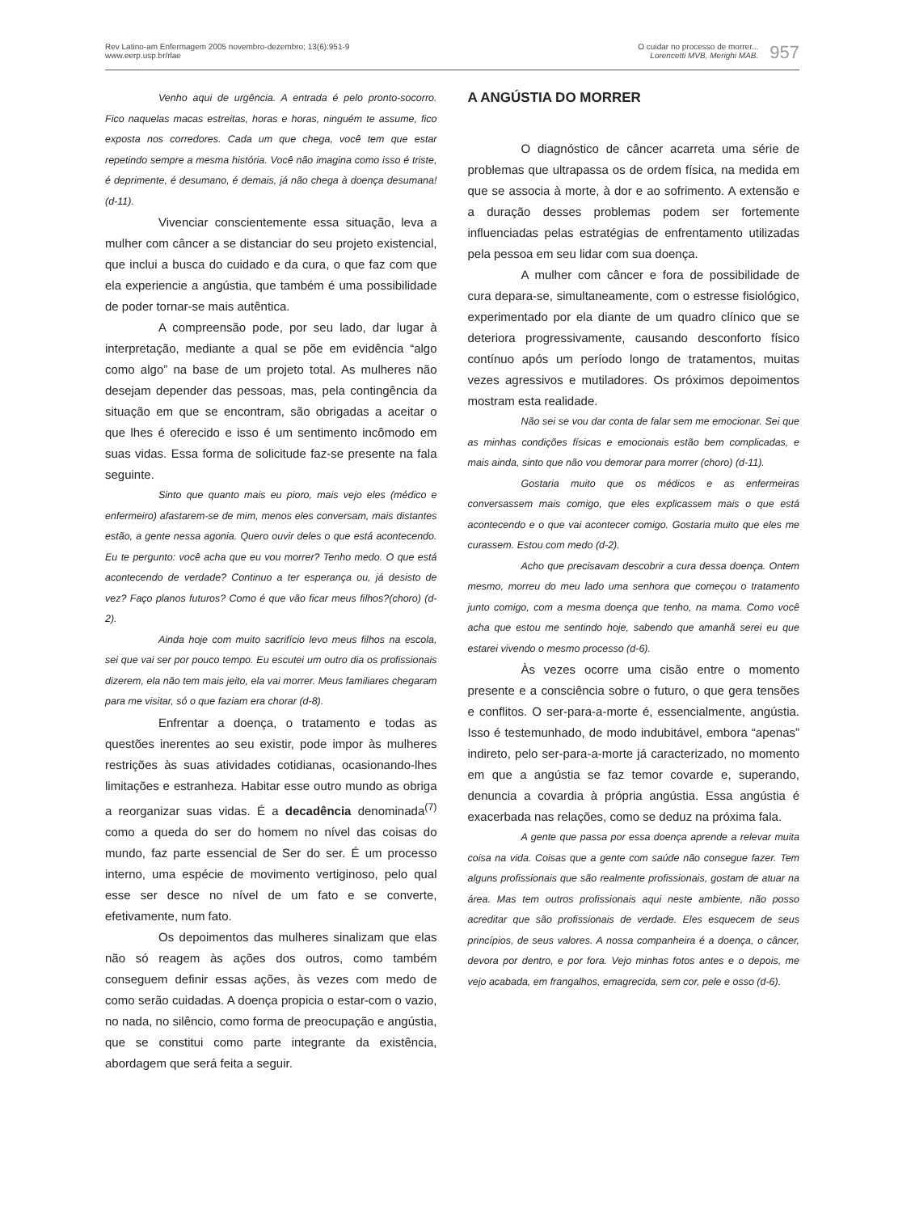Rev Latino-am Enfermagem 2005 novembro-dezembro; 13(6):951-9
www.eerp.usp.br/rlae
O cuidar no processo de morrer...
Lorencetti MVB, Merighi MAB.
957
Venho aqui de urgência. A entrada é pelo pronto-socorro. Fico naquelas macas estreitas, horas e horas, ninguém te assume, fico exposta nos corredores. Cada um que chega, você tem que estar repetindo sempre a mesma história. Você não imagina como isso é triste, é deprimente, é desumano, é demais, já não chega à doença desumana! (d-11).
Vivenciar conscientemente essa situação, leva a mulher com câncer a se distanciar do seu projeto existencial, que inclui a busca do cuidado e da cura, o que faz com que ela experiencie a angústia, que também é uma possibilidade de poder tornar-se mais autêntica.
A compreensão pode, por seu lado, dar lugar à interpretação, mediante a qual se põe em evidência “algo como algo” na base de um projeto total. As mulheres não desejam depender das pessoas, mas, pela contingência da situação em que se encontram, são obrigadas a aceitar o que lhes é oferecido e isso é um sentimento incômodo em suas vidas. Essa forma de solicitude faz-se presente na fala seguinte.
Sinto que quanto mais eu pioro, mais vejo eles (médico e enfermeiro) afastarem-se de mim, menos eles conversam, mais distantes estão, a gente nessa agonia. Quero ouvir deles o que está acontecendo. Eu te pergunto: você acha que eu vou morrer? Tenho medo. O que está acontecendo de verdade? Continuo a ter esperança ou, já desisto de vez? Faço planos futuros? Como é que vão ficar meus filhos?(choro) (d-2).
Ainda hoje com muito sacrifício levo meus filhos na escola, sei que vai ser por pouco tempo. Eu escutei um outro dia os profissionais dizerem, ela não tem mais jeito, ela vai morrer. Meus familiares chegaram para me visitar, só o que faziam era chorar (d-8).
Enfrentar a doença, o tratamento e todas as questões inerentes ao seu existir, pode impor às mulheres restrições às suas atividades cotidianas, ocasionando-lhes limitações e estranheza. Habitar esse outro mundo as obriga a reorganizar suas vidas. É a decadência denominada<sup>(7)</sup> como a queda do ser do homem no nível das coisas do mundo, faz parte essencial de Ser do ser. É um processo interno, uma espécie de movimento vertiginoso, pelo qual esse ser desce no nível de um fato e se converte, efetivamente, num fato.
Os depoimentos das mulheres sinalizam que elas não só reagem às ações dos outros, como também conseguem definir essas ações, às vezes com medo de como serão cuidadas. A doença propicia o estar-com o vazio, no nada, no silêncio, como forma de preocupação e angústia, que se constitui como parte integrante da existência, abordagem que será feita a seguir.
A ANGÚSTIA DO MORRER
O diagnóstico de câncer acarreta uma série de problemas que ultrapassa os de ordem física, na medida em que se associa à morte, à dor e ao sofrimento. A extensão e a duração desses problemas podem ser fortemente influenciadas pelas estratégias de enfrentamento utilizadas pela pessoa em seu lidar com sua doença.
A mulher com câncer e fora de possibilidade de cura depara-se, simultaneamente, com o estresse fisiológico, experimentado por ela diante de um quadro clínico que se deteriora progressivamente, causando desconforto físico contínuo após um período longo de tratamentos, muitas vezes agressivos e mutiladores. Os próximos depoimentos mostram esta realidade.
Não sei se vou dar conta de falar sem me emocionar. Sei que as minhas condições físicas e emocionais estão bem complicadas, e mais ainda, sinto que não vou demorar para morrer (choro) (d-11).
Gostaria muito que os médicos e as enfermeiras conversassem mais comigo, que eles explicassem mais o que está acontecendo e o que vai acontecer comigo. Gostaria muito que eles me curassem. Estou com medo (d-2).
Acho que precisavam descobrir a cura dessa doença. Ontem mesmo, morreu do meu lado uma senhora que começou o tratamento junto comigo, com a mesma doença que tenho, na mama. Como você acha que estou me sentindo hoje, sabendo que amanhã serei eu que estarei vivendo o mesmo processo (d-6).
Às vezes ocorre uma cisão entre o momento presente e a consciência sobre o futuro, o que gera tensões e conflitos. O ser-para-a-morte é, essencialmente, angústia. Isso é testemunhado, de modo indubitável, embora “apenas” indireto, pelo ser-para-a-morte já caracterizado, no momento em que a angústia se faz temor covarde e, superando, denuncia a covardia à própria angústia. Essa angústia é exacerbada nas relações, como se deduz na próxima fala.
A gente que passa por essa doença aprende a relevar muita coisa na vida. Coisas que a gente com saúde não consegue fazer. Tem alguns profissionais que são realmente profissionais, gostam de atuar na área. Mas tem outros profissionais aqui neste ambiente, não posso acreditar que são profissionais de verdade. Eles esquecem de seus princípios, de seus valores. A nossa companheira é a doença, o câncer, devora por dentro, e por fora. Vejo minhas fotos antes e o depois, me vejo acabada, em frangalhos, emagrecida, sem cor, pele e osso (d-6).